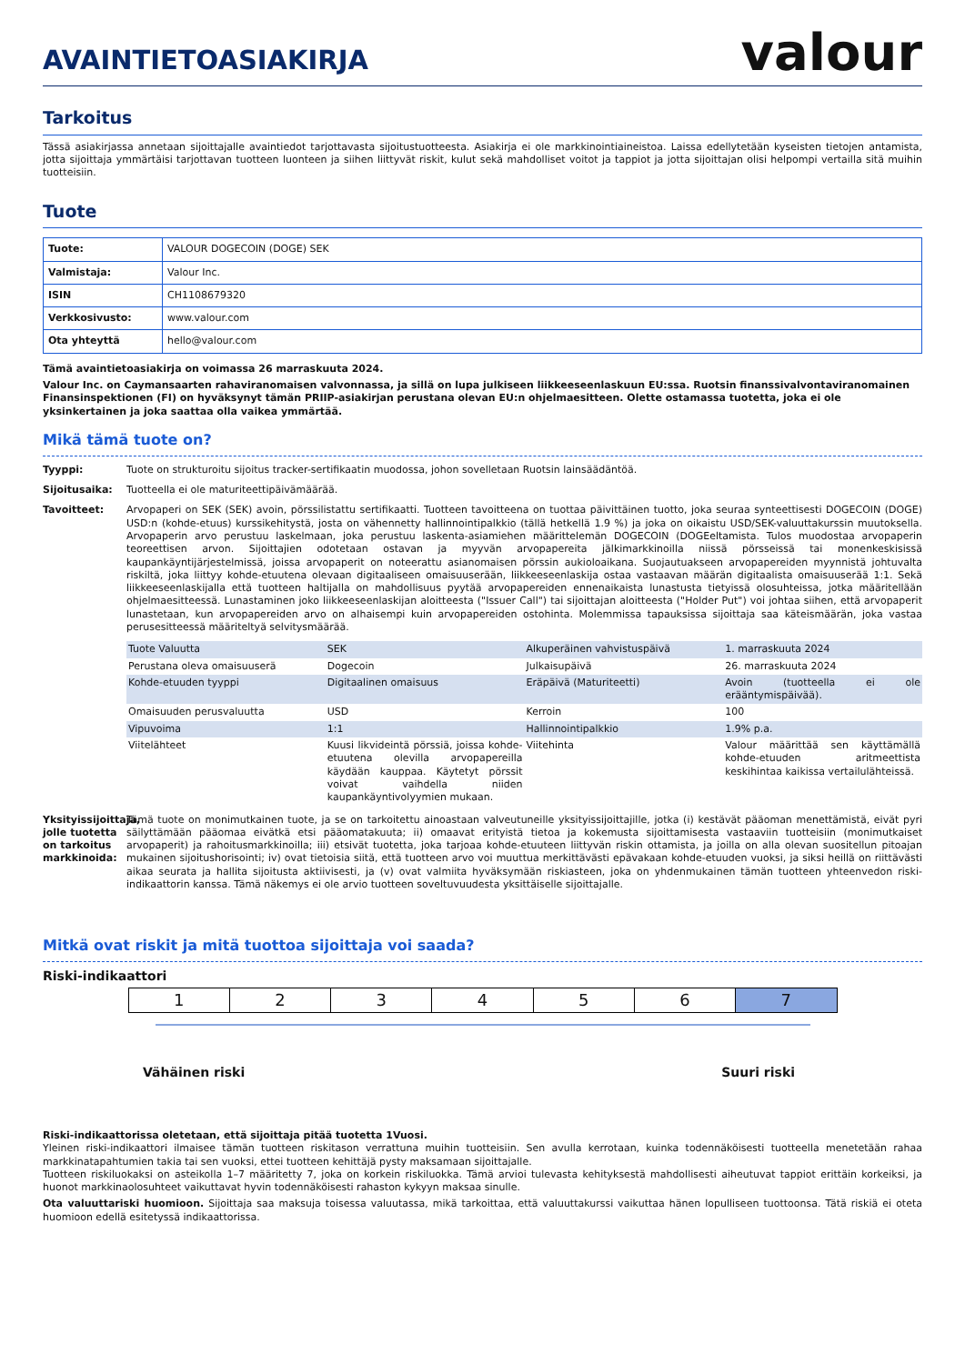AVAINTIETOASIAKIRJA
valour
Tarkoitus
Tässä asiakirjassa annetaan sijoittajalle avaintiedot tarjottavasta sijoitustuotteesta. Asiakirja ei ole markkinointiaineistoa. Laissa edellytetään kyseisten tietojen antamista, jotta sijoittaja ymmärtäisi tarjottavan tuotteen luonteen ja siihen liittyvät riskit, kulut sekä mahdolliset voitot ja tappiot ja jotta sijoittajan olisi helpompi vertailla sitä muihin tuotteisiin.
Tuote
| Tuote: | VALOUR DOGECOIN (DOGE) SEK |
| Valmistaja: | Valour Inc. |
| ISIN | CH1108679320 |
| Verkkosivusto: | www.valour.com |
| Ota yhteyttä | hello@valour.com |
Tämä avaintietoasiakirja on voimassa 26 marraskuuta 2024.
Valour Inc. on Caymansaarten rahaviranomaisen valvonnassa, ja sillä on lupa julkiseen liikkeeseenlaskuun EU:ssa. Ruotsin finanssivalvontaviranomainen Finansinspektionen (FI) on hyväksynyt tämän PRIIP-asiakirjan perustana olevan EU:n ohjelmaesitteen. Olette ostamassa tuotetta, joka ei ole yksinkertainen ja joka saattaa olla vaikea ymmärtää.
Mikä tämä tuote on?
Tyyppi: Tuote on strukturoitu sijoitus tracker-sertifikaatin muodossa, johon sovelletaan Ruotsin lainsäädäntöä.
Sijoitusaika: Tuotteella ei ole maturiteettipäivämäärää.
Tavoitteet: Arvopaperi on SEK (SEK) avoin, pörssilistattu sertifikaatti. Tuotteen tavoitteena on tuottaa päivittäinen tuotto, joka seuraa synteettisesti DOGECOIN (DOGE) USD:n (kohde-etuus) kurssikehitystä, josta on vähennetty hallinnointipalkkio (tällä hetkellä 1.9 %) ja joka on oikaistu USD/SEK-valuuttakurssin muutoksella. Arvopaperin arvo perustuu laskelmaan, joka perustuu laskenta-asiamiehen määrittelemän DOGECOIN (DOGEeltamista. Tulos muodostaa arvopaperin teoreettisen arvon. Sijoittajien odotetaan ostavan ja myyvän arvopapereita jälkimarkkinoilla niissä pörsseissä tai monenkeskisissä kaupankäyntijärjestelmissä, joissa arvopaperit on noteerattu asianomaisen pörssin aukioloaikana. Suojautuakseen arvopapereiden myynnistä johtuvalta riskiltä, joka liittyy kohde-etuutena olevaan digitaaliseen omaisuuserään, liikkeeseenlaskija ostaa vastaavan määrän digitaalista omaisuuserää 1:1. Sekä liikkeeseenlaskijalla että tuotteen haltijalla on mahdollisuus pyytää arvopapereiden ennenaikaista lunastusta tietyissä olosuhteissa, jotka määritellään ohjelmaesitteessä. Lunastaminen joko liikkeeseenlaskijan aloitteesta ("Issuer Call") tai sijoittajan aloitteesta ("Holder Put") voi johtaa siihen, että arvopaperit lunastetaan, kun arvopapereiden arvo on alhaisempi kuin arvopapereiden ostohinta. Molemmissa tapauksissa sijoittaja saa käteismäärän, joka vastaa perusesitteessä määriteltyä selvitysmäärää.
| Tuote Valuutta | SEK | Alkuperäinen vahvistuspäivä | 1. marraskuuta 2024 |
| Perustana oleva omaisuuserä | Dogecoin | Julkaisupäivä | 26. marraskuuta 2024 |
| Kohde-etuuden tyyppi | Digitaalinen omaisuus | Eräpäivä (Maturiteetti) | Avoin (tuotteella ei ole erääntymispäivää). |
| Omaisuuden perusvaluutta | USD | Kerroin | 100 |
| Vipuvoima | 1:1 | Hallinnointipalkkio | 1.9% p.a. |
| Viitelähteet | Kuusi likvideintä pörssiä, joissa kohde-etuutena olevilla arvopapereilla käydään kauppaa. Käytetyt pörssit voivat vaihdella niiden kaupankäyntivolyymien mukaan. | Viitehinta | Valour määrittää sen käyttämällä kohde-etuuden aritmeettista keskihintaa kaikissa vertailulähteissä. |
Yksityissijoittaja, jolle tuotetta on tarkoitus markkinoida:
Tämä tuote on monimutkainen tuote, ja se on tarkoitettu ainoastaan valveutuneille yksityissijoittajille, jotka (i) kestävät pääoman menettämistä, eivät pyri säilyttämään pääomaa eivätkä etsi pääomatakuuta; ii) omaavat erityistä tietoa ja kokemusta sijoittamisesta vastaaviin tuotteisiin (monimutkaiset arvopaperit) ja rahoitusmarkkinoilla; iii) etsivät tuotetta, joka tarjoaa kohde-etuuteen liittyvän riskin ottamista, ja joilla on alla olevan suositellun pitoajan mukainen sijoitushorisointi; iv) ovat tietoisia siitä, että tuotteen arvo voi muuttua merkittävästi epävakaan kohde-etuuden vuoksi, ja siksi heillä on riittävästi aikaa seurata ja hallita sijoitusta aktiivisesti, ja (v) ovat valmiita hyväksymään riskiasteen, joka on yhdenmukainen tämän tuotteen yhteenvedon riski-indikaattorin kanssa. Tämä näkemys ei ole arvio tuotteen soveltuvuudesta yksittäiselle sijoittajalle.
Mitkä ovat riskit ja mitä tuottoa sijoittaja voi saada?
Riski-indikaattori
| 1 | 2 | 3 | 4 | 5 | 6 | 7 |
Vähäinen riski Suuri riski
Riski-indikaattorissa oletetaan, että sijoittaja pitää tuotetta 1Vuosi.
Yleinen riski-indikaattori ilmaisee tämän tuotteen riskitason verrattuna muihin tuotteisiin. Sen avulla kerrotaan, kuinka todennäköisesti tuotteella menetetään rahaa markkinatapahtumien takia tai sen vuoksi, ettei tuotteen kehittäjä pysty maksamaan sijoittajalle.
Tuotteen riskiluokaksi on asteikolla 1–7 määritetty 7, joka on korkein riskiluokka. Tämä arvioi tulevasta kehityksestä mahdollisesti aiheutuvat tappiot erittäin korkeiksi, ja huonot markkinaolosuhteet vaikuttavat hyvin todennäköisesti rahaston kykyyn maksaa sinulle.
Ota valuuttariski huomioon. Sijoittaja saa maksuja toisessa valuutassa, mikä tarkoittaa, että valuuttakurssi vaikuttaa hänen lopulliseen tuottoonsa. Tätä riskiä ei oteta huomioon edellä esitetyssä indikaattorissa.